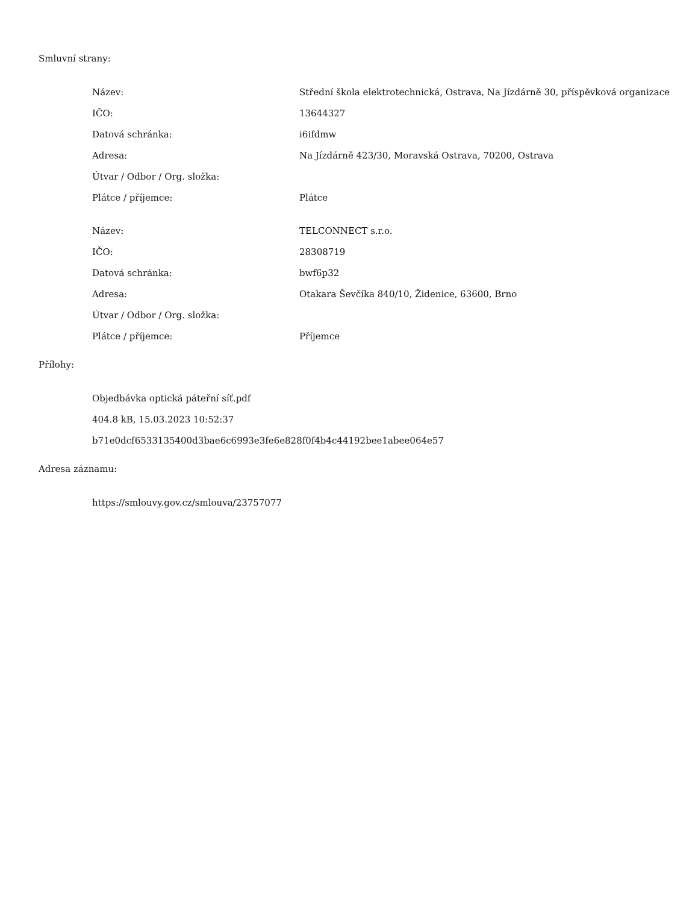Smluvní strany:
| Název: | Střední škola elektrotechnická, Ostrava, Na Jízdárně 30, příspěvková organizace |
| IČO: | 13644327 |
| Datová schránka: | i6ifdmw |
| Adresa: | Na Jízdárně 423/30, Moravská Ostrava, 70200, Ostrava |
| Útvar / Odbor / Org. složka: | |
| Plátce / příjemce: | Plátce |
| Název: | TELCONNECT s.r.o. |
| IČO: | 28308719 |
| Datová schránka: | bwf6p32 |
| Adresa: | Otakara Ševčíka 840/10, Židenice, 63600, Brno |
| Útvar / Odbor / Org. složka: | |
| Plátce / příjemce: | Příjemce |
Přílohy:
Objedbávka optická páteřní síť.pdf
404.8 kB, 15.03.2023 10:52:37
b71e0dcf6533135400d3bae6c6993e3fe6e828f0f4b4c44192bee1abee064e57
Adresa záznamu:
https://smlouvy.gov.cz/smlouva/23757077